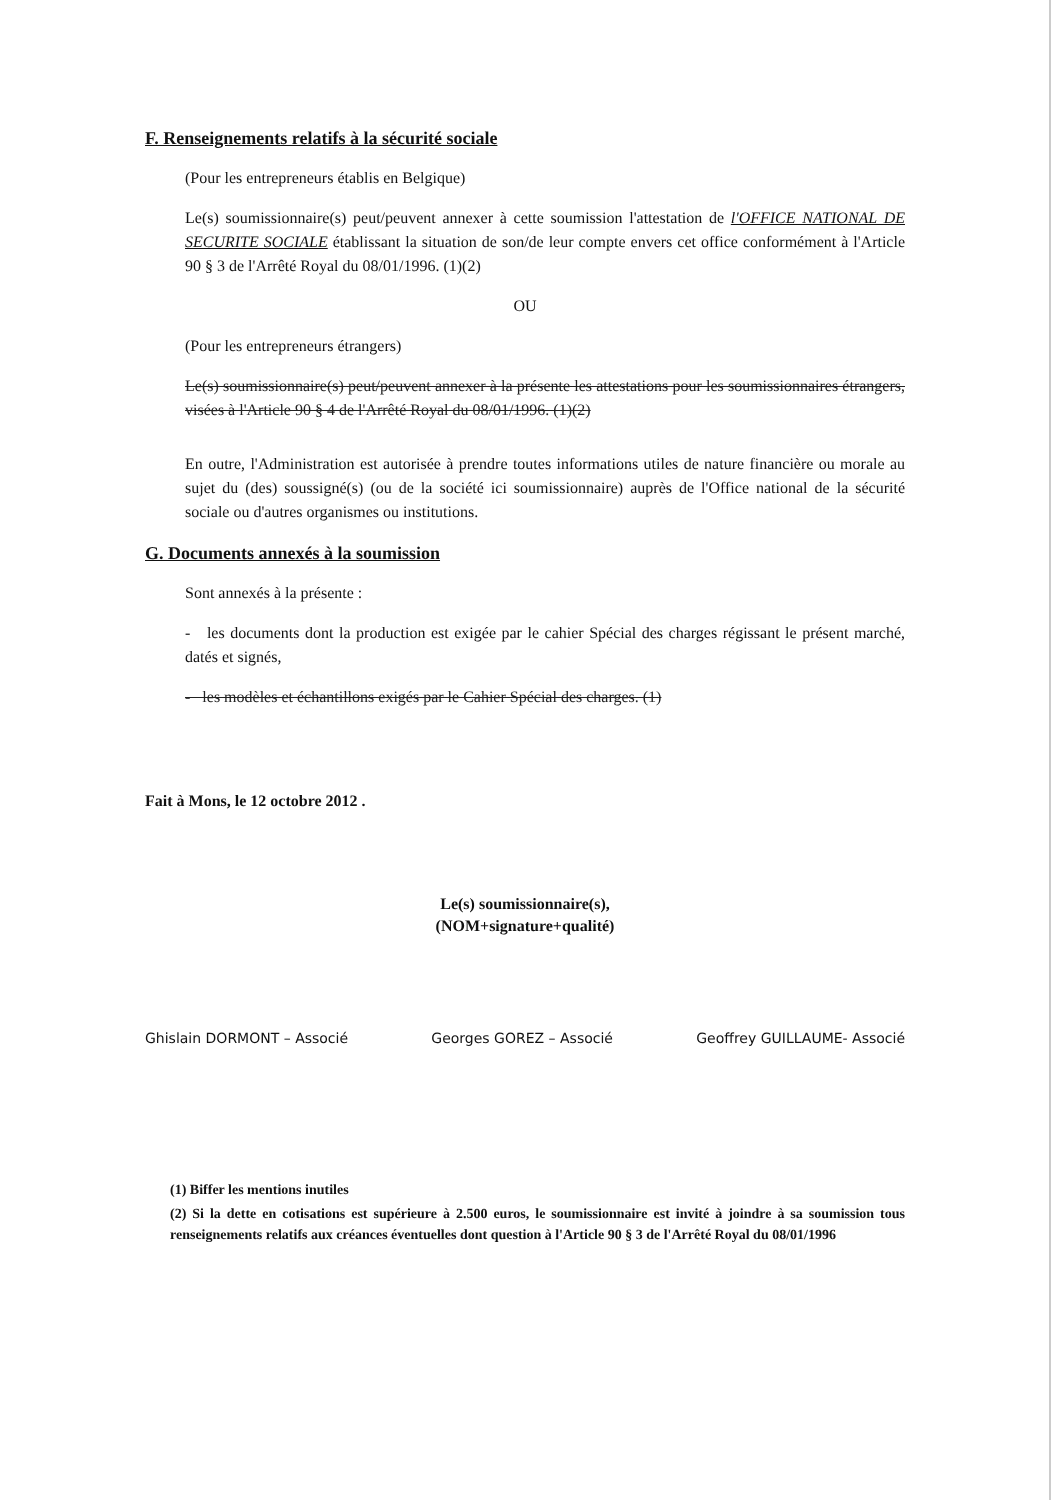F. Renseignements relatifs à la sécurité sociale
(Pour les entrepreneurs établis en Belgique)
Le(s) soumissionnaire(s) peut/peuvent annexer à cette soumission l'attestation de l'OFFICE NATIONAL DE SECURITE SOCIALE établissant la situation de son/de leur compte envers cet office conformément à l'Article 90 § 3 de l'Arrêté Royal du 08/01/1996. (1)(2)
OU
(Pour les entrepreneurs étrangers)
Le(s) soumissionnaire(s) peut/peuvent annexer à la présente les attestations pour les soumissionnaires étrangers, visées à l'Article 90 § 4 de l'Arrêté Royal du 08/01/1996. (1)(2)
En outre, l'Administration est autorisée à prendre toutes informations utiles de nature financière ou morale au sujet du (des) soussigné(s) (ou de la société ici soumissionnaire) auprès de l'Office national de la sécurité sociale ou d'autres organismes ou institutions.
G. Documents annexés à la soumission
Sont annexés à la présente :
- les documents dont la production est exigée par le cahier Spécial des charges régissant le présent marché, datés et signés,
- les modèles et échantillons exigés par le Cahier Spécial des charges. (1)
Fait à Mons, le 12 octobre 2012 .
Le(s) soumissionnaire(s),
(NOM+signature+qualité)
Ghislain DORMONT – Associé Georges GOREZ – Associé Geoffrey GUILLAUME- Associé
(1) Biffer les mentions inutiles
(2) Si la dette en cotisations est supérieure à 2.500 euros, le soumissionnaire est invité à joindre à sa soumission tous renseignements relatifs aux créances éventuelles dont question à l'Article 90 § 3 de l'Arrêté Royal du 08/01/1996